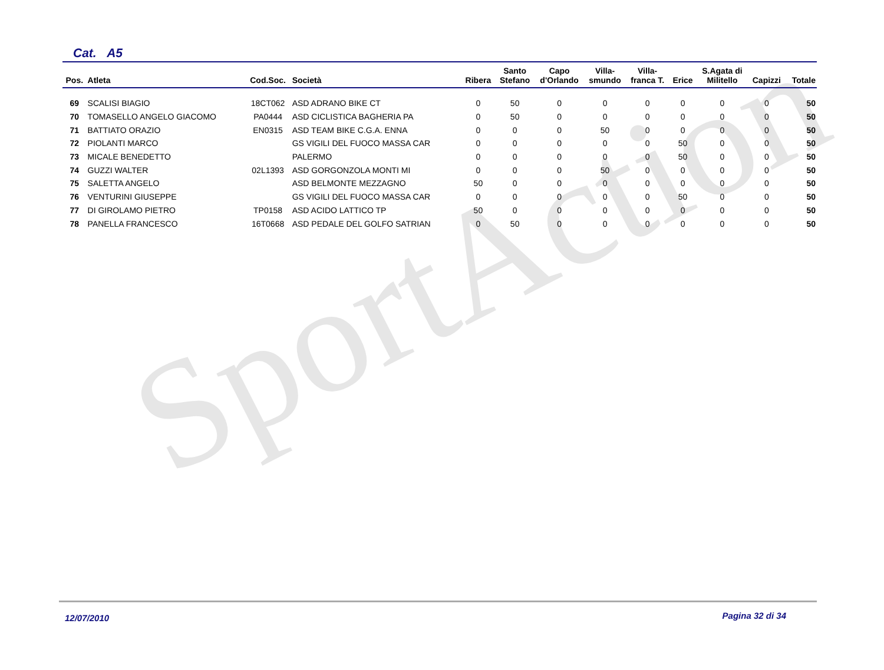SportAction
Cat. A5
| Pos. | Atleta | Cod.Soc. | Società | Ribera | Santo Stefano | Capo d'Orlando | Villa- smundo | Villa- franca T. | Erice | S.Agata di Militello | Capizzi | Totale |
| --- | --- | --- | --- | --- | --- | --- | --- | --- | --- | --- | --- | --- |
| 69 | SCALISI BIAGIO | 18CT062 | ASD ADRANO BIKE CT | 0 | 50 | 0 | 0 | 0 | 0 | 0 | 0 | 50 |
| 70 | TOMASELLO ANGELO GIACOMO | PA0444 | ASD CICLISTICA BAGHERIA PA | 0 | 50 | 0 | 0 | 0 | 0 | 0 | 0 | 50 |
| 71 | BATTIATO ORAZIO | EN0315 | ASD TEAM BIKE C.G.A. ENNA | 0 | 0 | 0 | 50 | 0 | 0 | 0 | 0 | 50 |
| 72 | PIOLANTI MARCO | | GS VIGILI DEL FUOCO MASSA CAR | 0 | 0 | 0 | 0 | 0 | 50 | 0 | 0 | 50 |
| 73 | MICALE BENEDETTO | | PALERMO | 0 | 0 | 0 | 0 | 0 | 50 | 0 | 0 | 50 |
| 74 | GUZZI WALTER | 02L1393 | ASD GORGONZOLA MONTI MI | 0 | 0 | 0 | 50 | 0 | 0 | 0 | 0 | 50 |
| 75 | SALETTA ANGELO | | ASD BELMONTE MEZZAGNO | 50 | 0 | 0 | 0 | 0 | 0 | 0 | 0 | 50 |
| 76 | VENTURINI GIUSEPPE | | GS VIGILI DEL FUOCO MASSA CAR | 0 | 0 | 0 | 0 | 0 | 50 | 0 | 0 | 50 |
| 77 | DI GIROLAMO PIETRO | TP0158 | ASD ACIDO LATTICO TP | 50 | 0 | 0 | 0 | 0 | 0 | 0 | 0 | 50 |
| 78 | PANELLA FRANCESCO | 16T0668 | ASD PEDALE DEL GOLFO SATRIAN | 0 | 50 | 0 | 0 | 0 | 0 | 0 | 0 | 50 |
12/07/2010 Pagina 32 di 34